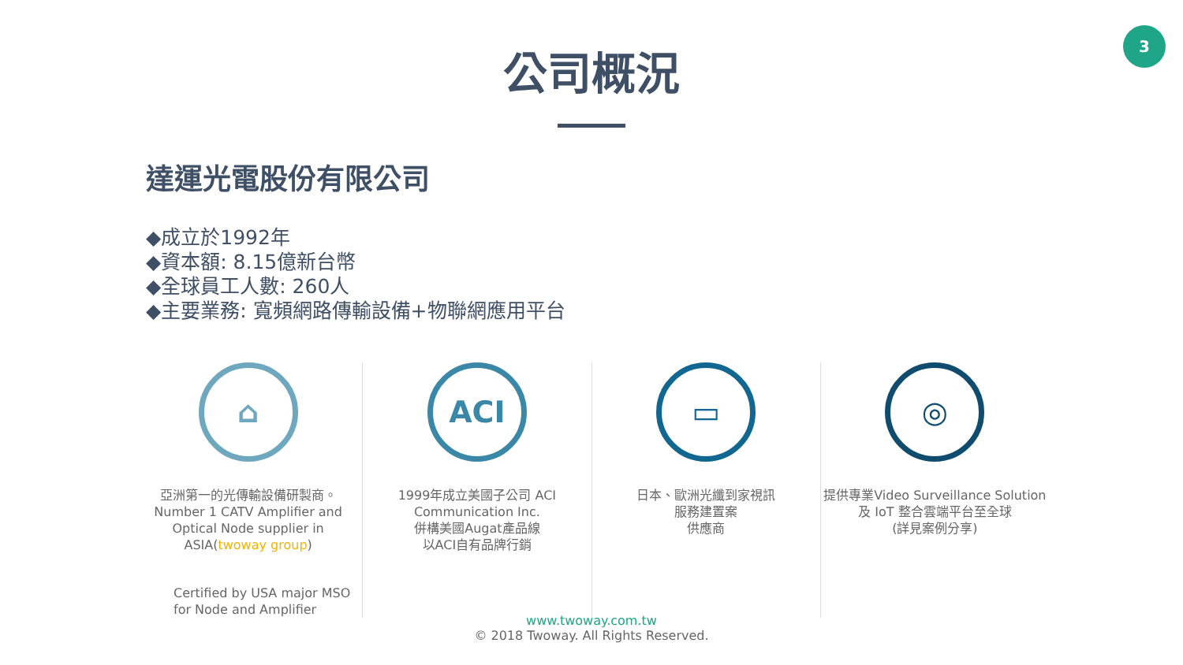3
公司概況
達運光電股份有限公司
◆成立於1992年
◆資本額: 8.15億新台幣
◆全球員工人數: 260人
◆主要業務: 寬頻網路傳輸設備+物聯網應用平台
⌂
亞洲第一的光傳輸設備研製商。
Number 1 CATV Amplifier and Optical Node supplier in ASIA(twoway group)
Certified by USA major MSO for Node and Amplifier
ACI
1999年成立美國子公司 ACI Communication Inc.
併構美國Augat產品線
以ACI自有品牌行銷
▭
日本、歐洲光纖到家視訊
服務建置案
供應商
◎
提供專業Video Surveillance Solution 及 IoT 整合雲端平台至全球
(詳見案例分享)
www.twoway.com.tw
© 2018 Twoway. All Rights Reserved.